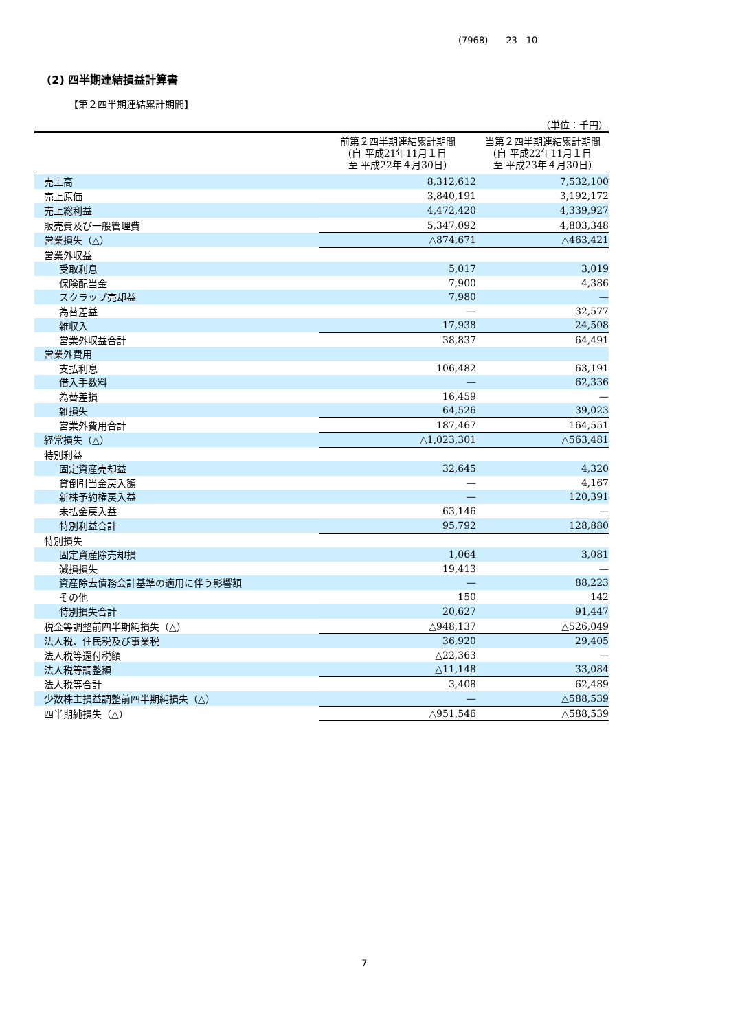(7968)　　23　10
(2) 四半期連結損益計算書
【第２四半期連結累計期間】
（単位：千円）
| | 前第２四半期連結累計期間 (自 平成21年11月１日 至 平成22年４月30日) | 当第２四半期連結累計期間 (自 平成22年11月１日 至 平成23年４月30日) |
| --- | --- | --- |
| 売上高 | 8,312,612 | 7,532,100 |
| 売上原価 | 3,840,191 | 3,192,172 |
| 売上総利益 | 4,472,420 | 4,339,927 |
| 販売費及び一般管理費 | 5,347,092 | 4,803,348 |
| 営業損失（△） | △874,671 | △463,421 |
| 営業外収益 | | |
| 受取利息 | 5,017 | 3,019 |
| 保険配当金 | 7,900 | 4,386 |
| スクラップ売却益 | 7,980 | — |
| 為替差益 | — | 32,577 |
| 雑収入 | 17,938 | 24,508 |
| 営業外収益合計 | 38,837 | 64,491 |
| 営業外費用 | | |
| 支払利息 | 106,482 | 63,191 |
| 借入手数料 | — | 62,336 |
| 為替差損 | 16,459 | — |
| 雑損失 | 64,526 | 39,023 |
| 営業外費用合計 | 187,467 | 164,551 |
| 経常損失（△） | △1,023,301 | △563,481 |
| 特別利益 | | |
| 固定資産売却益 | 32,645 | 4,320 |
| 貸倒引当金戻入額 | — | 4,167 |
| 新株予約権戻入益 | — | 120,391 |
| 未払金戻入益 | 63,146 | — |
| 特別利益合計 | 95,792 | 128,880 |
| 特別損失 | | |
| 固定資産除売却損 | 1,064 | 3,081 |
| 減損損失 | 19,413 | — |
| 資産除去債務会計基準の適用に伴う影響額 | — | 88,223 |
| その他 | 150 | 142 |
| 特別損失合計 | 20,627 | 91,447 |
| 税金等調整前四半期純損失（△） | △948,137 | △526,049 |
| 法人税、住民税及び事業税 | 36,920 | 29,405 |
| 法人税等還付税額 | △22,363 | — |
| 法人税等調整額 | △11,148 | 33,084 |
| 法人税等合計 | 3,408 | 62,489 |
| 少数株主損益調整前四半期純損失（△） | — | △588,539 |
| 四半期純損失（△） | △951,546 | △588,539 |
7